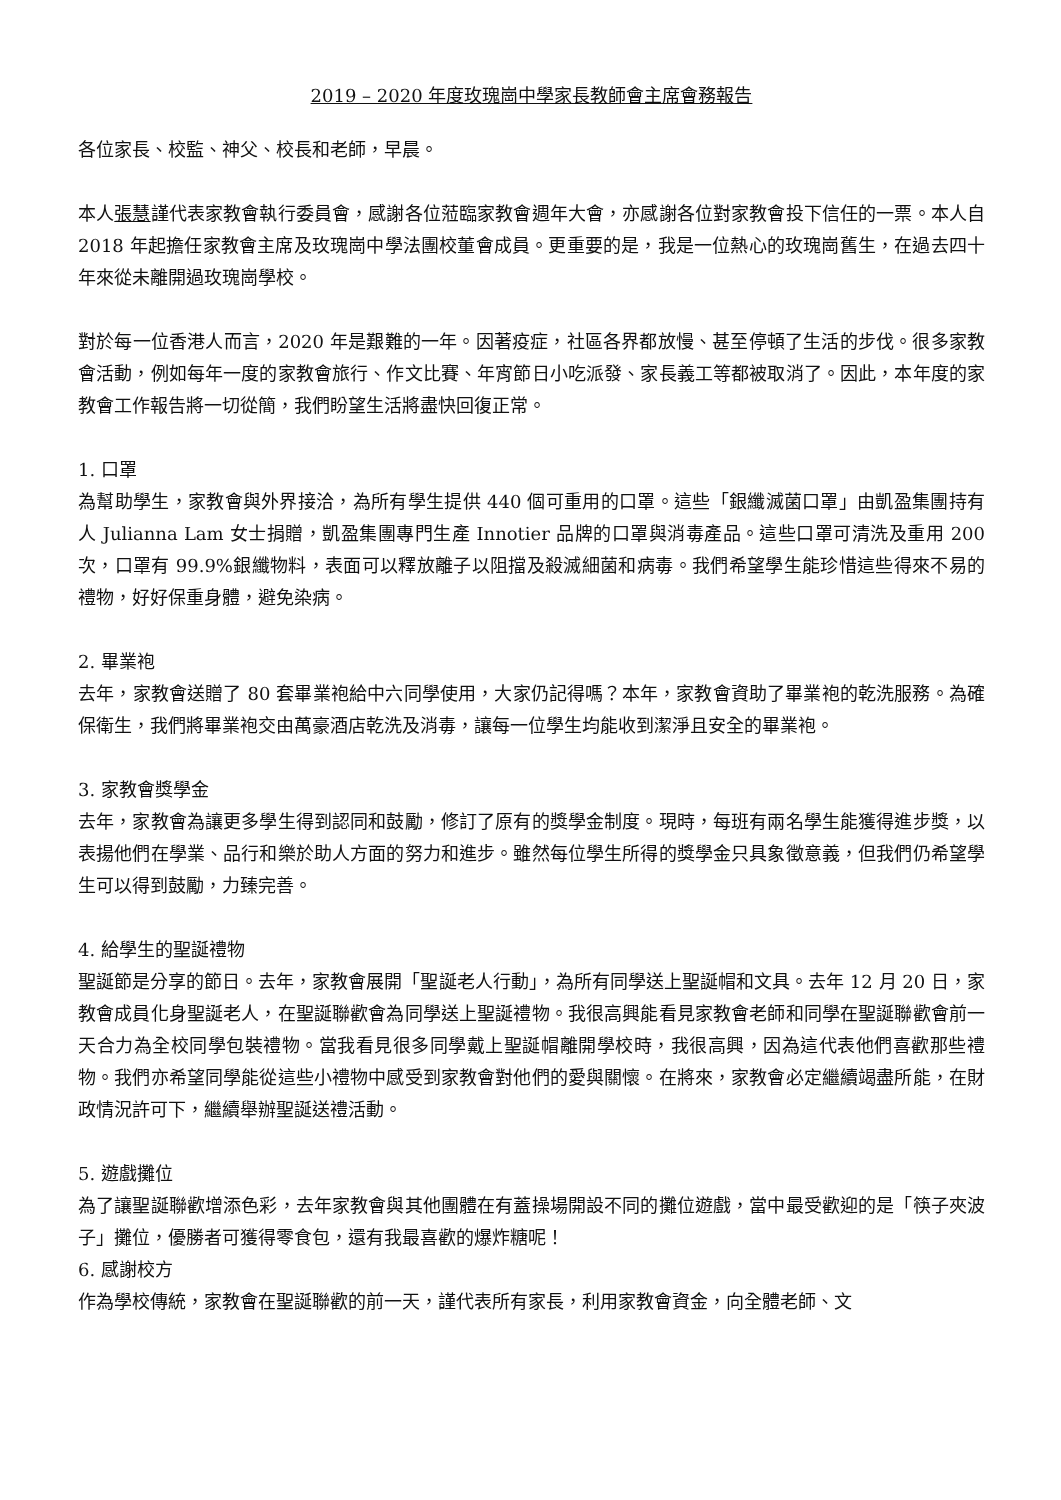2019 – 2020 年度玫瑰崗中學家長教師會主席會務報告
各位家長、校監、神父、校長和老師，早晨。
本人張慧謹代表家教會執行委員會，感謝各位蒞臨家教會週年大會，亦感謝各位對家教會投下信任的一票。本人自 2018 年起擔任家教會主席及玫瑰崗中學法團校董會成員。更重要的是，我是一位熱心的玫瑰崗舊生，在過去四十年來從未離開過玫瑰崗學校。
對於每一位香港人而言，2020 年是艱難的一年。因著疫症，社區各界都放慢、甚至停頓了生活的步伐。很多家教會活動，例如每年一度的家教會旅行、作文比賽、年宵節日小吃派發、家長義工等都被取消了。因此，本年度的家教會工作報告將一切從簡，我們盼望生活將盡快回復正常。
1. 口罩
為幫助學生，家教會與外界接洽，為所有學生提供 440 個可重用的口罩。這些「銀纖滅菌口罩」由凱盈集團持有人 Julianna Lam 女士捐贈，凱盈集團專門生產 Innotier 品牌的口罩與消毒產品。這些口罩可清洗及重用 200 次，口罩有 99.9%銀纖物料，表面可以釋放離子以阻擋及殺滅細菌和病毒。我們希望學生能珍惜這些得來不易的禮物，好好保重身體，避免染病。
2. 畢業袍
去年，家教會送贈了 80 套畢業袍給中六同學使用，大家仍記得嗎？本年，家教會資助了畢業袍的乾洗服務。為確保衛生，我們將畢業袍交由萬豪酒店乾洗及消毒，讓每一位學生均能收到潔淨且安全的畢業袍。
3. 家教會獎學金
去年，家教會為讓更多學生得到認同和鼓勵，修訂了原有的獎學金制度。現時，每班有兩名學生能獲得進步獎，以表揚他們在學業、品行和樂於助人方面的努力和進步。雖然每位學生所得的獎學金只具象徵意義，但我們仍希望學生可以得到鼓勵，力臻完善。
4. 給學生的聖誕禮物
聖誕節是分享的節日。去年，家教會展開「聖誕老人行動」，為所有同學送上聖誕帽和文具。去年 12 月 20 日，家教會成員化身聖誕老人，在聖誕聯歡會為同學送上聖誕禮物。我很高興能看見家教會老師和同學在聖誕聯歡會前一天合力為全校同學包裝禮物。當我看見很多同學戴上聖誕帽離開學校時，我很高興，因為這代表他們喜歡那些禮物。我們亦希望同學能從這些小禮物中感受到家教會對他們的愛與關懷。在將來，家教會必定繼續竭盡所能，在財政情況許可下，繼續舉辦聖誕送禮活動。
5. 遊戲攤位
為了讓聖誕聯歡增添色彩，去年家教會與其他團體在有蓋操場開設不同的攤位遊戲，當中最受歡迎的是「筷子夾波子」攤位，優勝者可獲得零食包，還有我最喜歡的爆炸糖呢！
6. 感謝校方
作為學校傳統，家教會在聖誕聯歡的前一天，謹代表所有家長，利用家教會資金，向全體老師、文